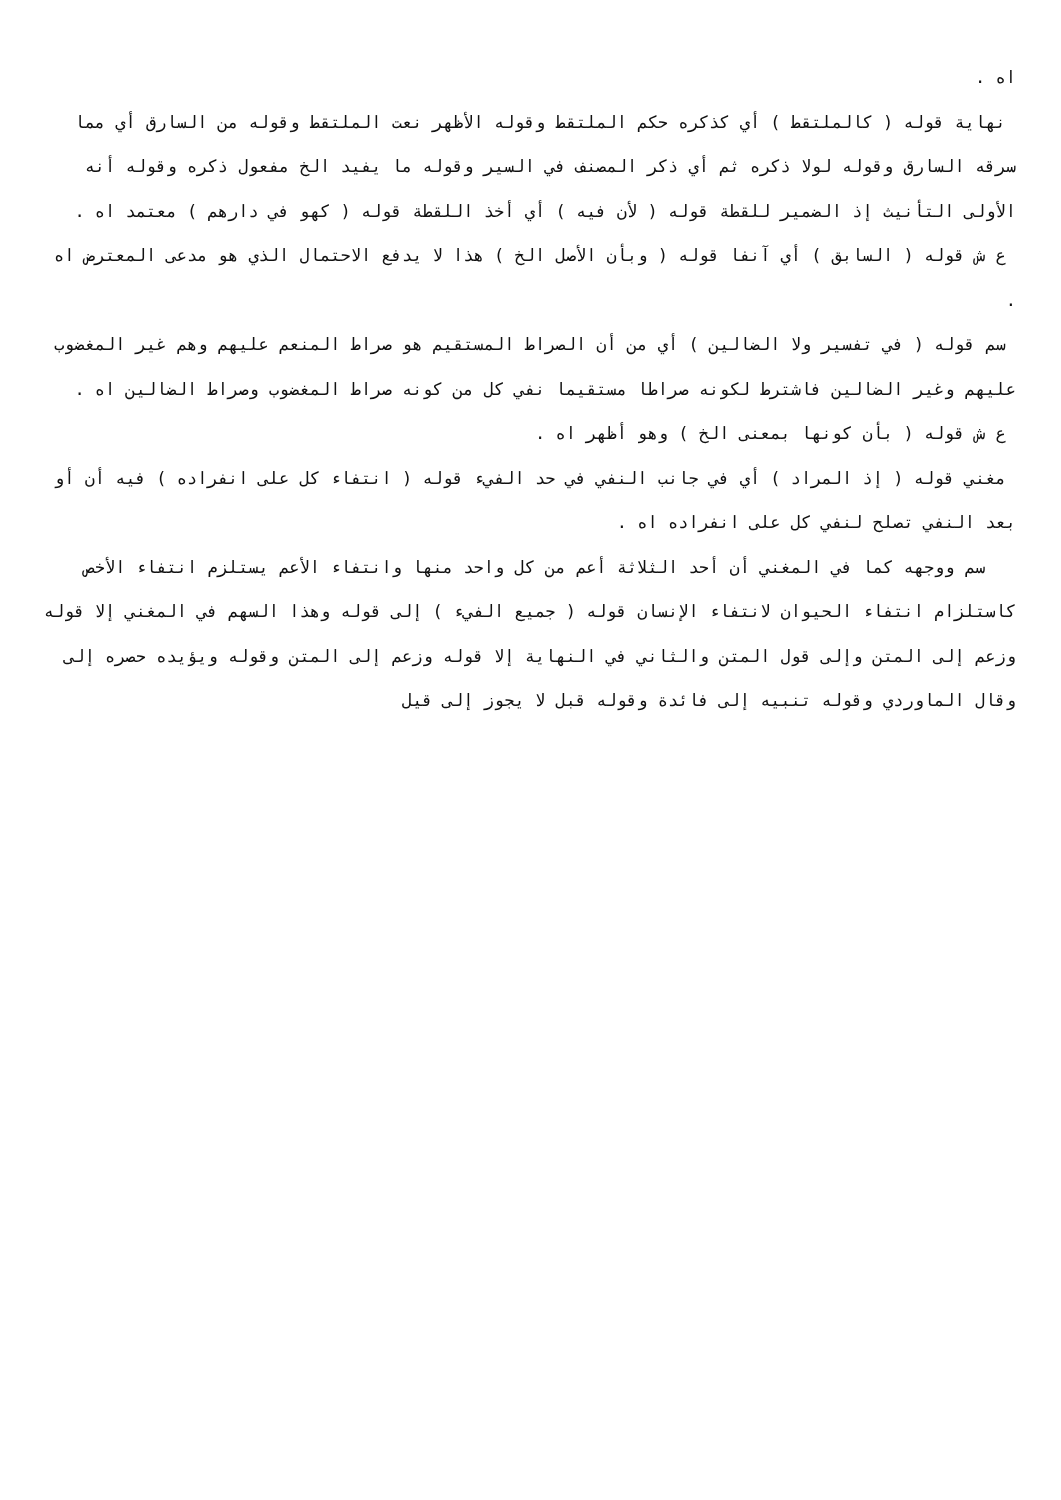اه .
نهاية قوله ( كالملتقط ) أي كذكره حكم الملتقط وقوله الأظهر نعت الملتقط وقوله من السارق أي مما سرقه السارق وقوله لولا ذكره ثم أي ذكر المصنف في السير وقوله ما يفيد الخ مفعول ذكره وقوله أنه الأولى التأنيث إذ الضمير للقطة قوله ( لأن فيه ) أي أخذ اللقطة قوله ( كهو في دارهم ) معتمد اه .
ع ش قوله ( السابق ) أي آنفا قوله ( وبأن الأصل الخ ) هذا لا يدفع الاحتمال الذي هو مدعى المعترض اه .
سم قوله ( في تفسير ولا الضالين ) أي من أن الصراط المستقيم هو صراط المنعم عليهم وهم غير المغضوب عليهم وغير الضالين فاشترط لكونه صراطا مستقيما نفي كل من كونه صراط المغضوب وصراط الضالين اه .
ع ش قوله ( بأن كونها بمعنى الخ ) وهو أظهر اه .
مغني قوله ( إذ المراد ) أي في جانب النفي في حد الفيء قوله ( انتفاء كل على انفراده ) فيه أن أو بعد النفي تصلح لنفي كل على انفراده اه .
سم ووجهه كما في المغني أن أحد الثلاثة أعم من كل واحد منها وانتفاء الأعم يستلزم انتفاء الأخص كاستلزام انتفاء الحيوان لانتفاء الإنسان قوله ( جميع الفيء ) إلى قوله وهذا السهم في المغني إلا قوله وزعم إلى المتن وإلى قول المتن والثاني في النهاية إلا قوله وزعم إلى المتن وقوله ويؤيده حصره إلى وقال الماوردي وقوله تنبيه إلى فائدة وقوله قبل لا يجوز إلى قيل